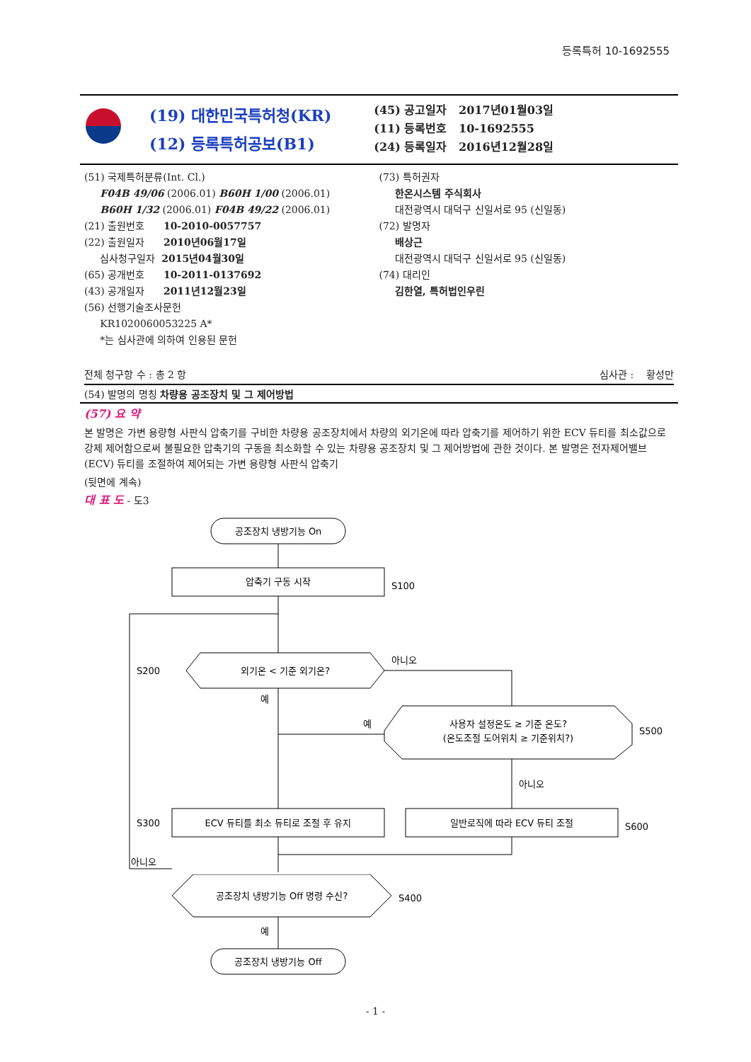등록특허 10-1692555
(19) 대한민국특허청(KR)
(12) 등록특허공보(B1)
(45) 공고일자 2017년01월03일
(11) 등록번호 10-1692555
(24) 등록일자 2016년12월28일
(51) 국제특허분류(Int. Cl.)
F04B 49/06 (2006.01) B60H 1/00 (2006.01)
B60H 1/32 (2006.01) F04B 49/22 (2006.01)
(21) 출원번호 10-2010-0057757
(22) 출원일자 2010년06월17일
심사청구일자 2015년04월30일
(65) 공개번호 10-2011-0137692
(43) 공개일자 2011년12월23일
(56) 선행기술조사문헌
KR1020060053225 A*
*는 심사관에 의하여 인용된 문헌
(73) 특허권자
한온시스템 주식회사
대전광역시 대덕구 신일서로 95 (신일동)
(72) 발명자
배상근
대전광역시 대덕구 신일서로 95 (신일동)
(74) 대리인
김한열, 특허법인우린
전체 청구항 수 : 총 2 항 심사관 : 황성만
(54) 발명의 명칭 차량용 공조장치 및 그 제어방법
(57) 요 약
본 발명은 가변 용량형 사판식 압축기를 구비한 차량용 공조장치에서 차량의 외기온에 따라 압축기를 제어하기 위한 ECV 듀티를 최소값으로 강제 제어함으로써 불필요한 압축기의 구동을 최소화할 수 있는 차량용 공조장치 및 그 제어방법에 관한 것이다. 본 발명은 전자제어밸브(ECV) 듀티를 조절하여 제어되는 가변 용량형 사판식 압축기
(뒷면에 계속)
대 표 도 - 도3
공조장치 냉방기능 On
압축기 구동 시작
S100
외기온 < 기준 외기온?
S200
아니오
예
사용자 설정온도 ≥ 기준 온도?
(온도조절 도어위치 ≥ 기준위치?)
S500
예
아니오
ECV 듀티를 최소 듀티로 조절 후 유지
S300
일반로직에 따라 ECV 듀티 조절
S600
아니오
공조장치 냉방기능 Off 명령 수신?
S400
예
공조장치 냉방기능 Off
- 1 -